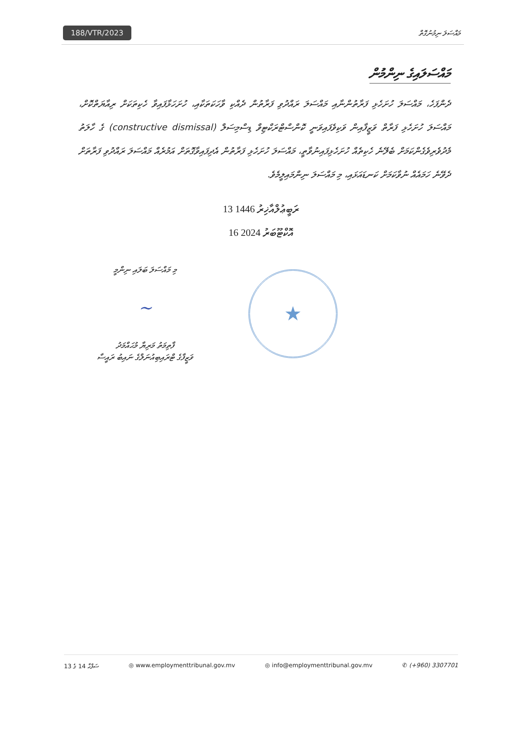188/VTR/2023
މައްސަލަ ނިމުނުގޮތް
މައްސަލައިގެ ނިންމުން
ދެންފަހެ، މައްސަލަ ހުށަހެޅި ފަރާތުންނާއި މައްސަލަ ރައްދުވި ފަރާތުން ދެއްކި ވާހަކަތަކާއި، ހުށަހަޅާފައިވާ ހެކިތަކަށް ރިއާޔަތްކޮށް، މައްސަލަ ހުށަހެޅި ފަރާތް ވަޒީފާއިން ވަކިވެފައިވަނީ ކޮންސްޓްރަކްޓިވް ޑިސްމިސަލް (constructive dismissal) ގެ ހާލަތު މެދުވެރިވެގެންކަމަށް ބެލޭނެ ހެކިތެއް ހުށަހެޅިފައިނުވާތީ، މައްސަލަ ހުށަހެޅި ފަރާތުން އެދިފައިވާގޮތަށް އަމުރެއް މައްސަލަ ރައްދުވި ފަރާތަށް ދެވޭނެ ހަމައެއް ނުވާކަމަށް ކަނޑައަޅައި، މި މައްސަލަ ނިންމައިލީމެވެ.
13 ރަބީޢުލްއާޚިރު 1446
16 އޮކްޓޫބަރު 2024
މި މައްސަލަ ބަލައި ނިންމީ
~
ފާތިމަތު މަރިޔާ މުޙައްމަދު
ވަޒީފާގެ ޓްރައިބިއުނަލްގެ ނައިބު ރައީސާ
★
ސަފްޙާ 14 ގެ 13 ◎ www.employmenttribunal.gov.mv ◎ info@employmenttribunal.gov.mv ✆ (+960) 3307701